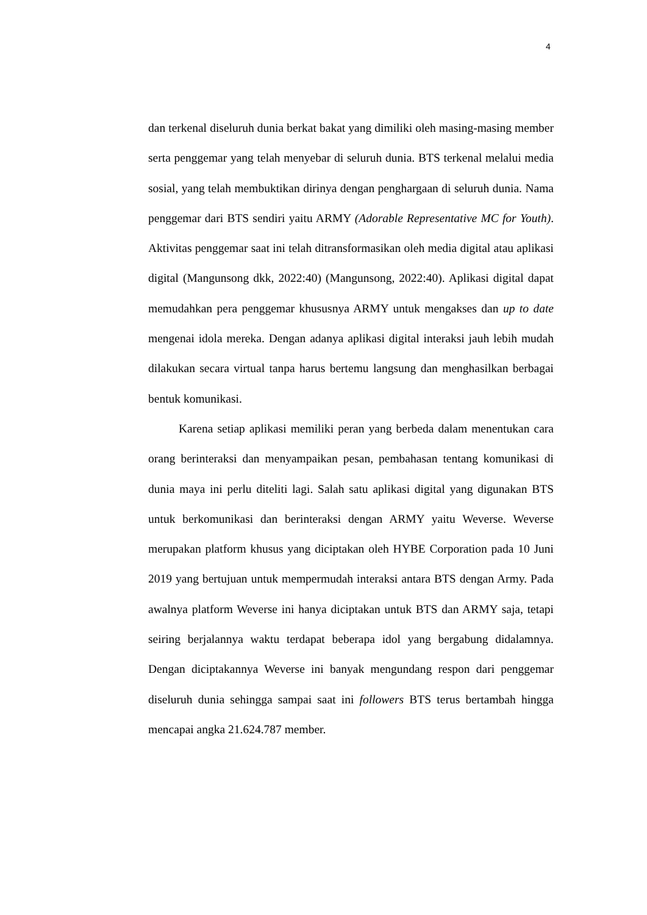4
dan terkenal diseluruh dunia berkat bakat yang dimiliki oleh masing-masing member serta penggemar yang telah menyebar di seluruh dunia. BTS terkenal melalui media sosial, yang telah membuktikan dirinya dengan penghargaan di seluruh dunia. Nama penggemar dari BTS sendiri yaitu ARMY (Adorable Representative MC for Youth). Aktivitas penggemar saat ini telah ditransformasikan oleh media digital atau aplikasi digital (Mangunsong dkk, 2022:40) (Mangunsong, 2022:40). Aplikasi digital dapat memudahkan pera penggemar khususnya ARMY untuk mengakses dan up to date mengenai idola mereka. Dengan adanya aplikasi digital interaksi jauh lebih mudah dilakukan secara virtual tanpa harus bertemu langsung dan menghasilkan berbagai bentuk komunikasi.
Karena setiap aplikasi memiliki peran yang berbeda dalam menentukan cara orang berinteraksi dan menyampaikan pesan, pembahasan tentang komunikasi di dunia maya ini perlu diteliti lagi. Salah satu aplikasi digital yang digunakan BTS untuk berkomunikasi dan berinteraksi dengan ARMY yaitu Weverse. Weverse merupakan platform khusus yang diciptakan oleh HYBE Corporation pada 10 Juni 2019 yang bertujuan untuk mempermudah interaksi antara BTS dengan Army. Pada awalnya platform Weverse ini hanya diciptakan untuk BTS dan ARMY saja, tetapi seiring berjalannya waktu terdapat beberapa idol yang bergabung didalamnya. Dengan diciptakannya Weverse ini banyak mengundang respon dari penggemar diseluruh dunia sehingga sampai saat ini followers BTS terus bertambah hingga mencapai angka 21.624.787 member.